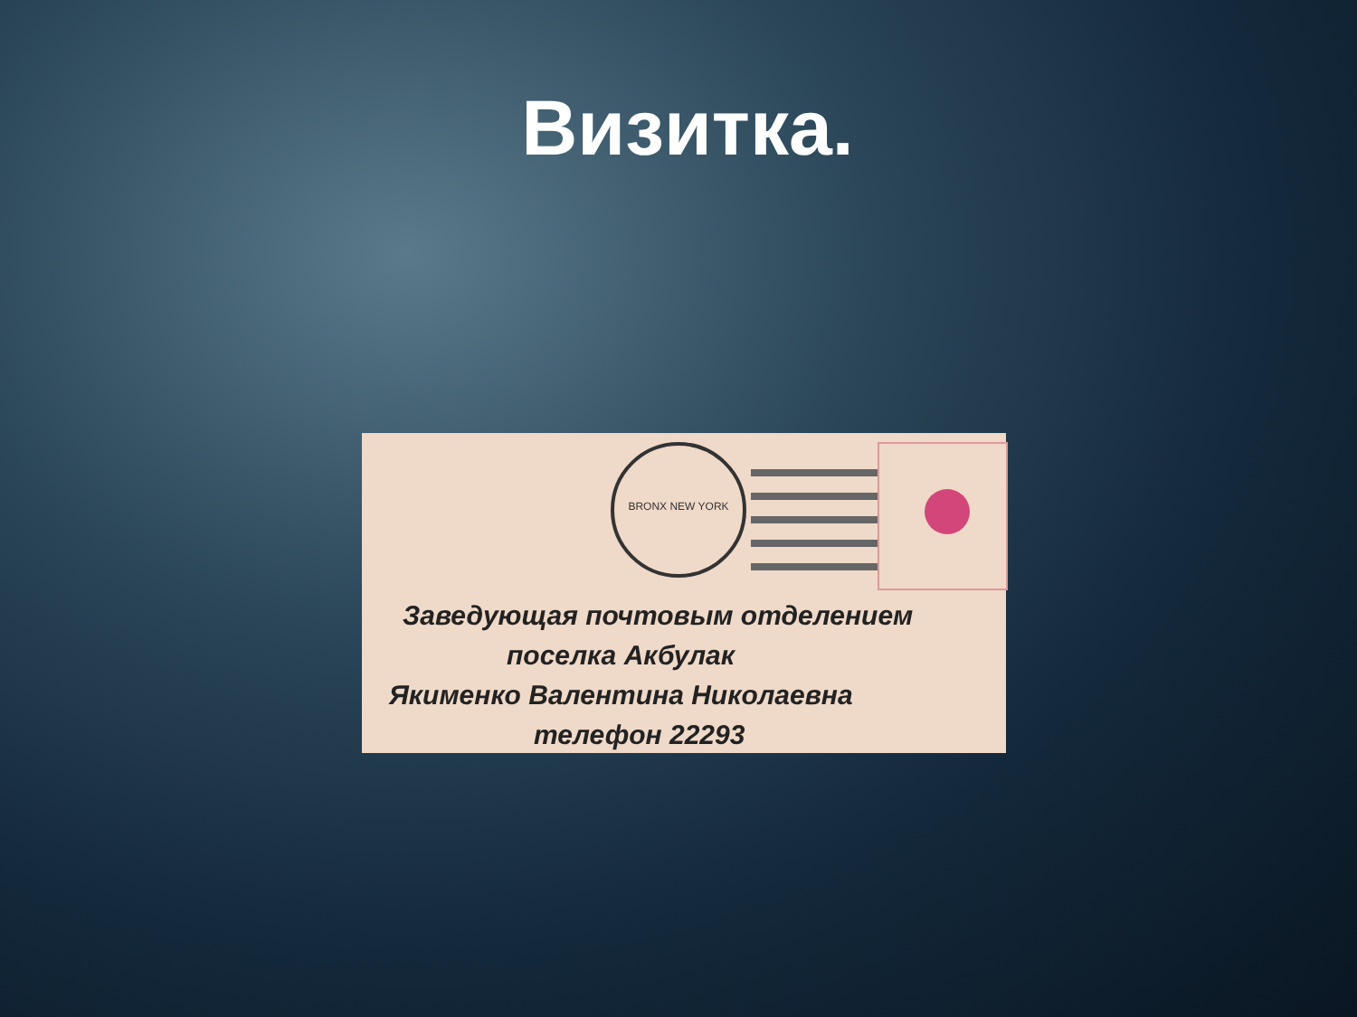Визитка.
BRONX NEW YORK
Заведующая почтовым отделением
поселка Акбулак
Якименко Валентина Николаевна
телефон 22293